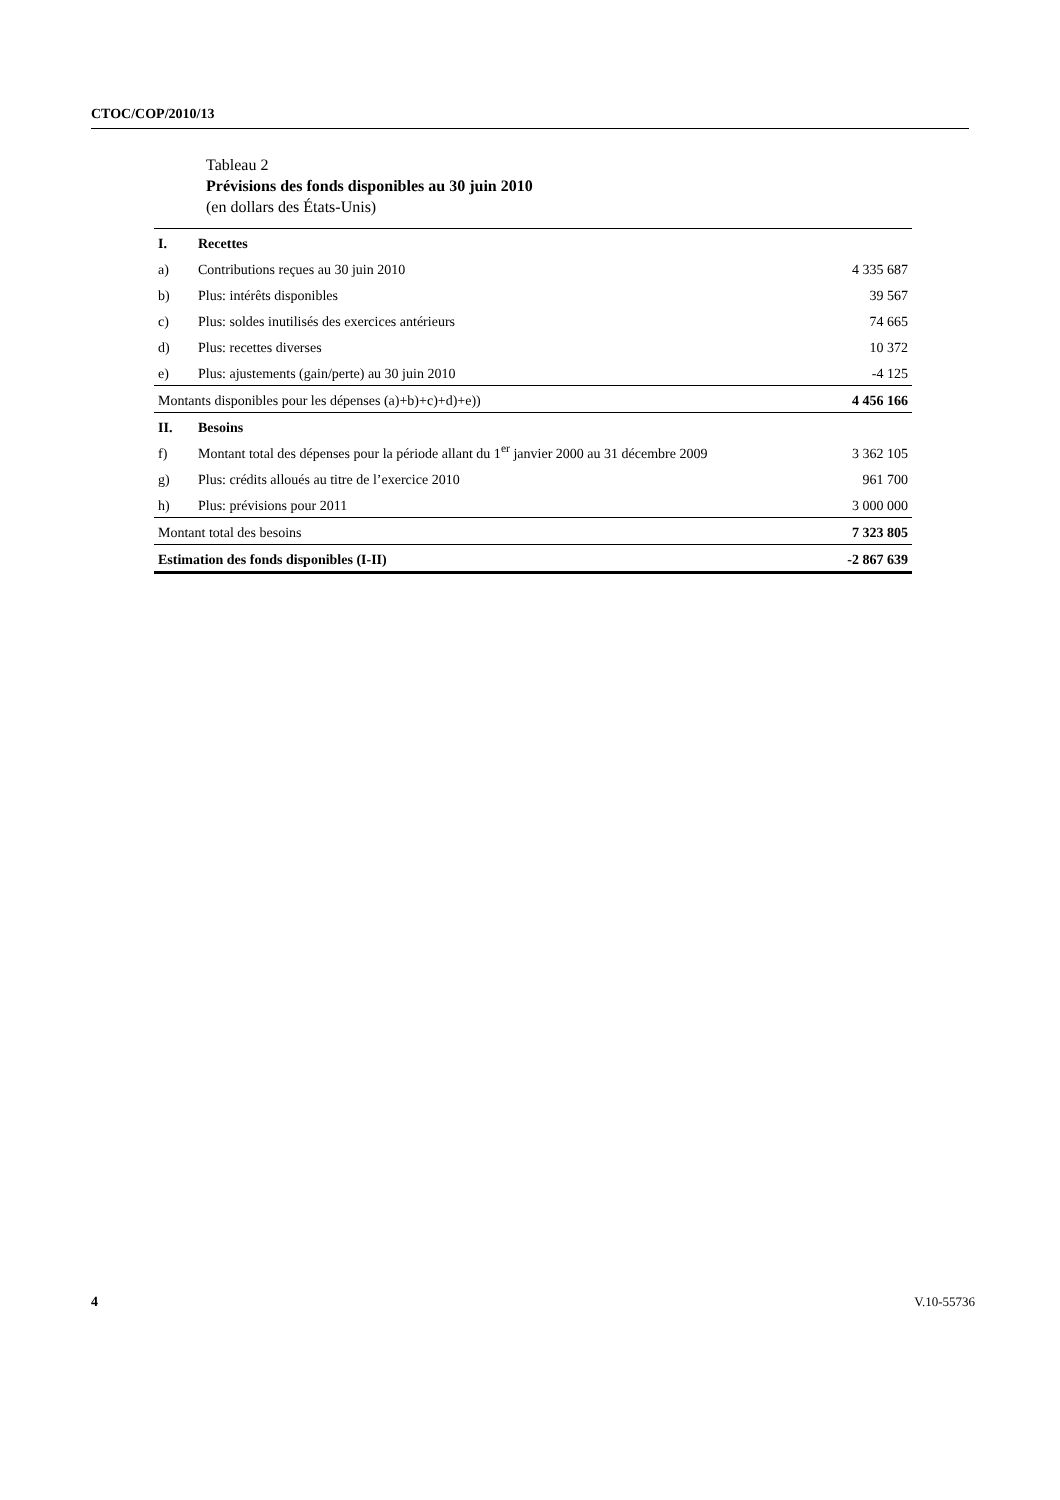CTOC/COP/2010/13
Tableau 2
Prévisions des fonds disponibles au 30 juin 2010
(en dollars des États-Unis)
| I. | Recettes | |
| a) | Contributions reçues au 30 juin 2010 | 4 335 687 |
| b) | Plus: intérêts disponibles | 39 567 |
| c) | Plus: soldes inutilisés des exercices antérieurs | 74 665 |
| d) | Plus: recettes diverses | 10 372 |
| e) | Plus: ajustements (gain/perte) au 30 juin 2010 | -4 125 |
| Montants disponibles pour les dépenses (a)+b)+c)+d)+e)) | | 4 456 166 |
| II. | Besoins | |
| f) | Montant total des dépenses pour la période allant du 1<sup>er</sup> janvier 2000 au 31 décembre 2009 | 3 362 105 |
| g) | Plus: crédits alloués au titre de l’exercice 2010 | 961 700 |
| h) | Plus: prévisions pour 2011 | 3 000 000 |
| Montant total des besoins | | 7 323 805 |
| Estimation des fonds disponibles (I-II) | | -2 867 639 |
4 V.10-55736